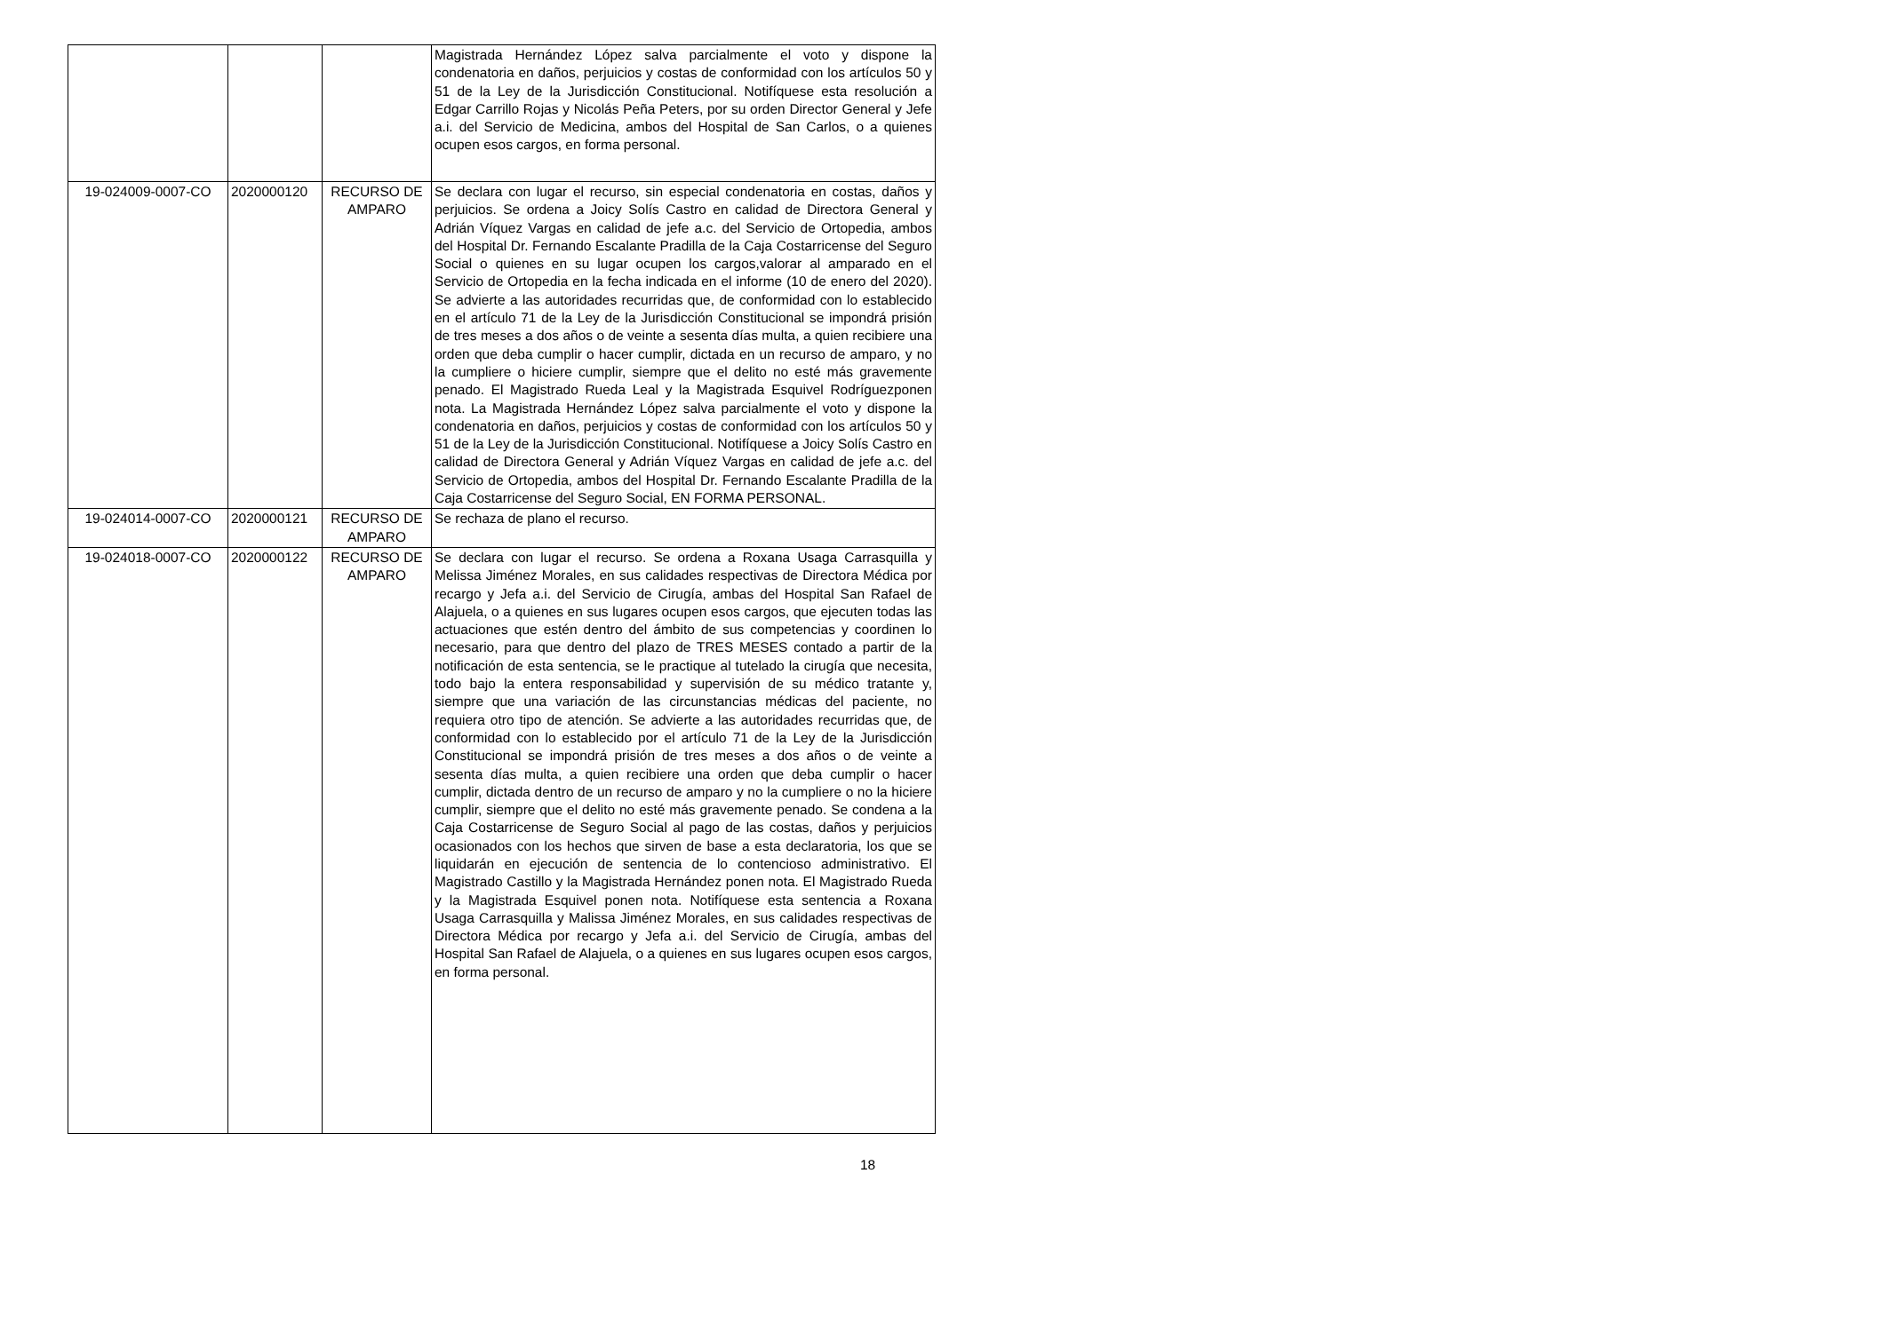| | | | Magistrada Hernández López salva parcialmente el voto y dispone la condenatoria en daños, perjuicios y costas de conformidad con los artículos 50 y 51 de la Ley de la Jurisdicción Constitucional. Notifíquese esta resolución a Edgar Carrillo Rojas y Nicolás Peña Peters, por su orden Director General y Jefe a.i. del Servicio de Medicina, ambos del Hospital de San Carlos, o a quienes ocupen esos cargos, en forma personal. |
| 19-024009-0007-CO | 2020000120 | RECURSO DE AMPARO | Se declara con lugar el recurso, sin especial condenatoria en costas, daños y perjuicios. Se ordena a Joicy Solís Castro en calidad de Directora General y Adrián Víquez Vargas en calidad de jefe a.c. del Servicio de Ortopedia, ambos del Hospital Dr. Fernando Escalante Pradilla de la Caja Costarricense del Seguro Social o quienes en su lugar ocupen los cargos,valorar al amparado en el Servicio de Ortopedia en la fecha indicada en el informe (10 de enero del 2020). Se advierte a las autoridades recurridas que, de conformidad con lo establecido en el artículo 71 de la Ley de la Jurisdicción Constitucional se impondrá prisión de tres meses a dos años o de veinte a sesenta días multa, a quien recibiere una orden que deba cumplir o hacer cumplir, dictada en un recurso de amparo, y no la cumpliere o hiciere cumplir, siempre que el delito no esté más gravemente penado. El Magistrado Rueda Leal y la Magistrada Esquivel Rodríguezponen nota. La Magistrada Hernández López salva parcialmente el voto y dispone la condenatoria en daños, perjuicios y costas de conformidad con los artículos 50 y 51 de la Ley de la Jurisdicción Constitucional. Notifíquese a Joicy Solís Castro en calidad de Directora General y Adrián Víquez Vargas en calidad de jefe a.c. del Servicio de Ortopedia, ambos del Hospital Dr. Fernando Escalante Pradilla de la Caja Costarricense del Seguro Social, EN FORMA PERSONAL. |
| 19-024014-0007-CO | 2020000121 | RECURSO DE AMPARO | Se rechaza de plano el recurso. |
| 19-024018-0007-CO | 2020000122 | RECURSO DE AMPARO | Se declara con lugar el recurso. Se ordena a Roxana Usaga Carrasquilla y Melissa Jiménez Morales, en sus calidades respectivas de Directora Médica por recargo y Jefa a.i. del Servicio de Cirugía, ambas del Hospital San Rafael de Alajuela, o a quienes en sus lugares ocupen esos cargos, que ejecuten todas las actuaciones que estén dentro del ámbito de sus competencias y coordinen lo necesario, para que dentro del plazo de TRES MESES contado a partir de la notificación de esta sentencia, se le practique al tutelado la cirugía que necesita, todo bajo la entera responsabilidad y supervisión de su médico tratante y, siempre que una variación de las circunstancias médicas del paciente, no requiera otro tipo de atención. Se advierte a las autoridades recurridas que, de conformidad con lo establecido por el artículo 71 de la Ley de la Jurisdicción Constitucional se impondrá prisión de tres meses a dos años o de veinte a sesenta días multa, a quien recibiere una orden que deba cumplir o hacer cumplir, dictada dentro de un recurso de amparo y no la cumpliere o no la hiciere cumplir, siempre que el delito no esté más gravemente penado. Se condena a la Caja Costarricense de Seguro Social al pago de las costas, daños y perjuicios ocasionados con los hechos que sirven de base a esta declaratoria, los que se liquidarán en ejecución de sentencia de lo contencioso administrativo. El Magistrado Castillo y la Magistrada Hernández ponen nota. El Magistrado Rueda y la Magistrada Esquivel ponen nota. Notifíquese esta sentencia a Roxana Usaga Carrasquilla y Malissa Jiménez Morales, en sus calidades respectivas de Directora Médica por recargo y Jefa a.i. del Servicio de Cirugía, ambas del Hospital San Rafael de Alajuela, o a quienes en sus lugares ocupen esos cargos, en forma personal. |
18